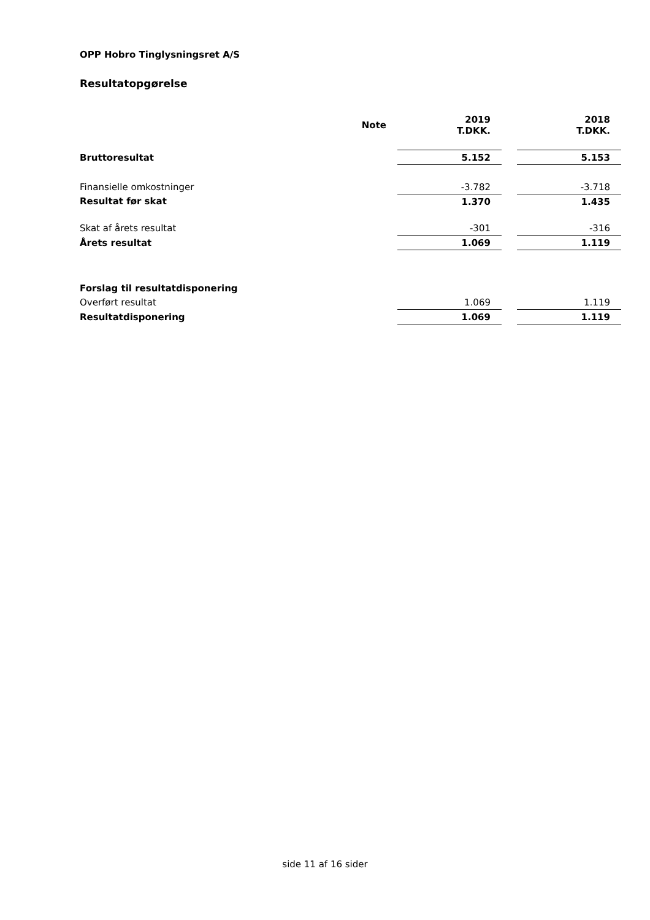OPP Hobro Tinglysningsret A/S
Resultatopgørelse
| | Note | 2019 T.DKK. | | 2018 T.DKK. |
| --- | --- | --- | --- | --- |
| Bruttoresultat | | 5.152 | | 5.153 |
| Finansielle omkostninger | | -3.782 | | -3.718 |
| Resultat før skat | | 1.370 | | 1.435 |
| Skat af årets resultat | | -301 | | -316 |
| Årets resultat | | 1.069 | | 1.119 |
| Forslag til resultatdisponering | | | | |
| Overført resultat | | 1.069 | | 1.119 |
| Resultatdisponering | | 1.069 | | 1.119 |
side 11 af 16 sider